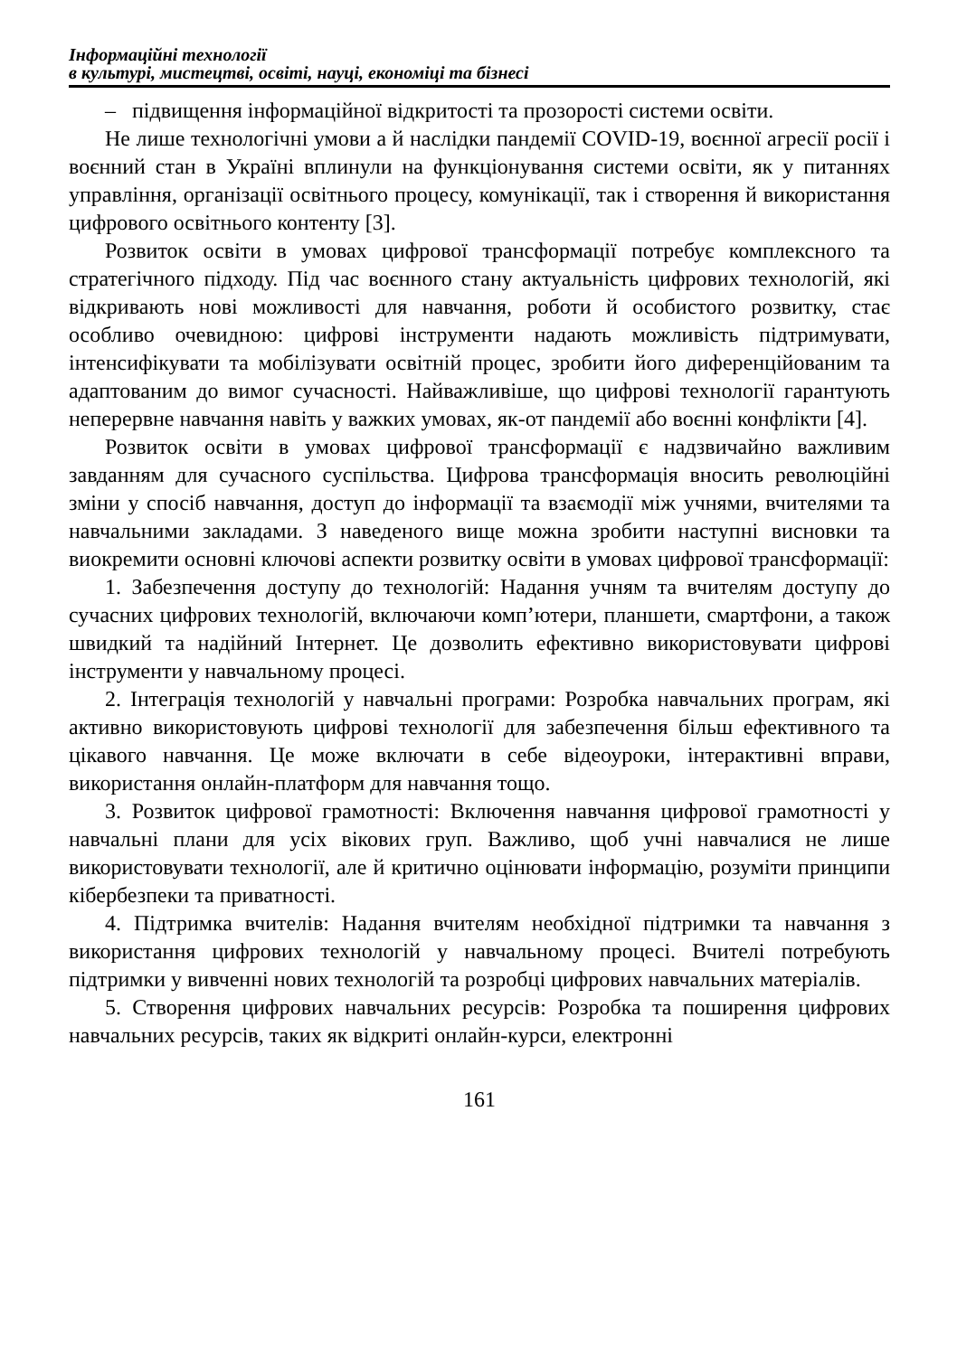Інформаційні технології
в культурі, мистецтві, освіті, науці, економіці та бізнесі
– підвищення інформаційної відкритості та прозорості системи освіти.
Не лише технологічні умови а й наслідки пандемії COVID-19, воєнної агресії росії і воєнний стан в Україні вплинули на функціонування системи освіти, як у питаннях управління, організації освітнього процесу, комунікації, так і створення й використання цифрового освітнього контенту [3].
Розвиток освіти в умовах цифрової трансформації потребує комплексного та стратегічного підходу. Під час воєнного стану актуальність цифрових технологій, які відкривають нові можливості для навчання, роботи й особистого розвитку, стає особливо очевидною: цифрові інструменти надають можливість підтримувати, інтенсифікувати та мобілізувати освітній процес, зробити його диференційованим та адаптованим до вимог сучасності. Найважливіше, що цифрові технології гарантують неперервне навчання навіть у важких умовах, як-от пандемії або воєнні конфлікти [4].
Розвиток освіти в умовах цифрової трансформації є надзвичайно важливим завданням для сучасного суспільства. Цифрова трансформація вносить революційні зміни у спосіб навчання, доступ до інформації та взаємодії між учнями, вчителями та навчальними закладами. З наведеного вище можна зробити наступні висновки та виокремити основні ключові аспекти розвитку освіти в умовах цифрової трансформації:
1. Забезпечення доступу до технологій: Надання учням та вчителям доступу до сучасних цифрових технологій, включаючи комп’ютери, планшети, смартфони, а також швидкий та надійний Інтернет. Це дозволить ефективно використовувати цифрові інструменти у навчальному процесі.
2. Інтеграція технологій у навчальні програми: Розробка навчальних програм, які активно використовують цифрові технології для забезпечення більш ефективного та цікавого навчання. Це може включати в себе відеоуроки, інтерактивні вправи, використання онлайн-платформ для навчання тощо.
3. Розвиток цифрової грамотності: Включення навчання цифрової грамотності у навчальні плани для усіх вікових груп. Важливо, щоб учні навчалися не лише використовувати технології, але й критично оцінювати інформацію, розуміти принципи кібербезпеки та приватності.
4. Підтримка вчителів: Надання вчителям необхідної підтримки та навчання з використання цифрових технологій у навчальному процесі. Вчителі потребують підтримки у вивченні нових технологій та розробці цифрових навчальних матеріалів.
5. Створення цифрових навчальних ресурсів: Розробка та поширення цифрових навчальних ресурсів, таких як відкриті онлайн-курси, електронні
161